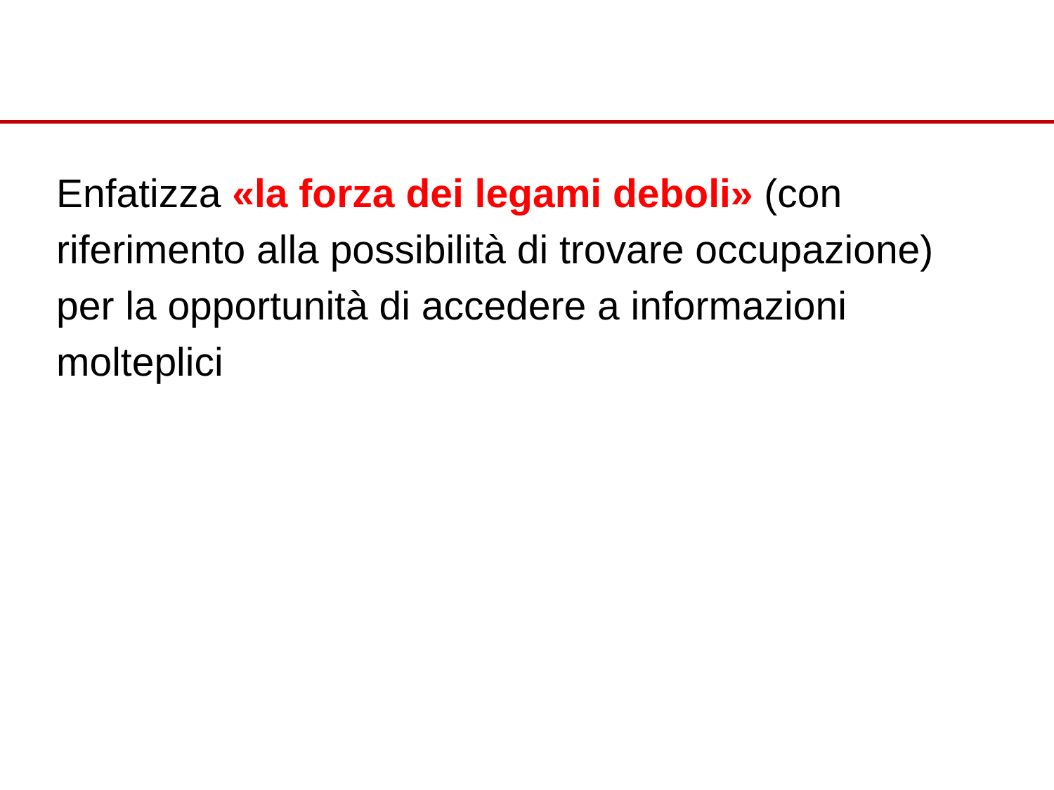Enfatizza «la forza dei legami deboli» (con riferimento alla possibilità di trovare occupazione) per la opportunità di accedere a informazioni molteplici